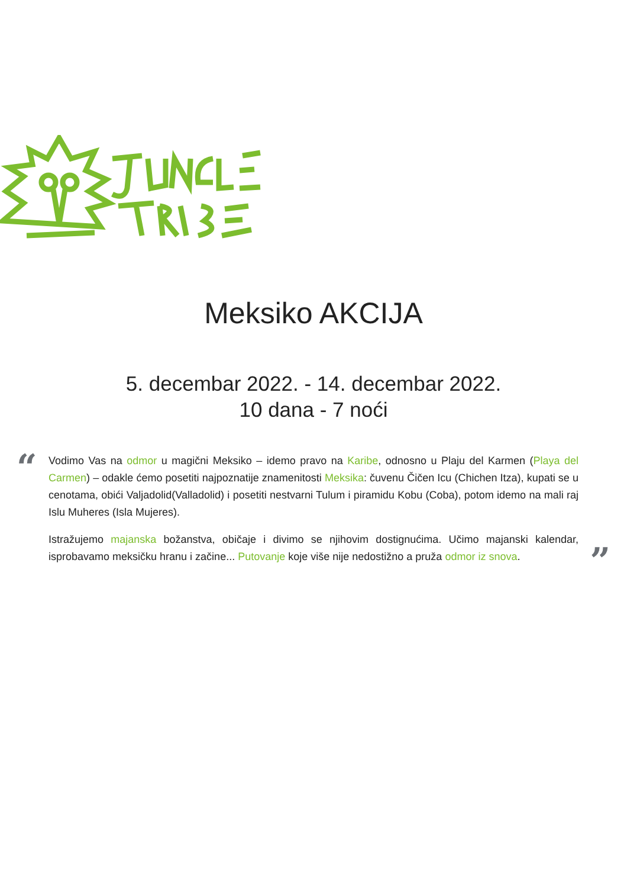Meksiko AKCIJA
5. decembar 2022. - 14. decembar 2022.
10 dana - 7 noći
“
Vodimo Vas na odmor u magični Meksiko – idemo pravo na Karibe, odnosno u Plaju del Karmen (Playa del Carmen) – odakle ćemo posetiti najpoznatije znamenitosti Meksika: čuvenu Čičen Icu (Chichen Itza), kupati se u cenotama, obići Valjadolid(Valladolid) i posetiti nestvarni Tulum i piramidu Kobu (Coba), potom idemo na mali raj Islu Muheres (Isla Mujeres).
Istražujemo majanska božanstva, običaje i divimo se njihovim dostignućima. Učimo majanski kalendar, isprobavamo meksičku hranu i začine... Putovanje koje više nije nedostižno a pruža odmor iz snova.
”